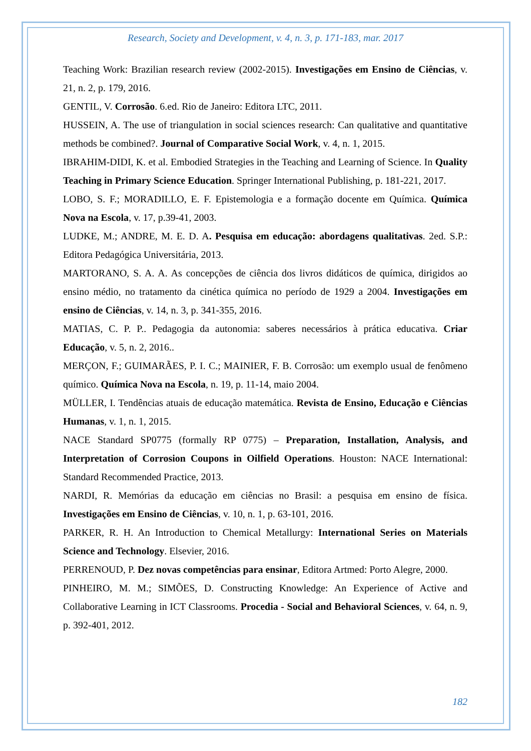Research, Society and Development, v. 4, n. 3, p. 171-183, mar. 2017
Teaching Work: Brazilian research review (2002-2015). Investigações em Ensino de Ciências, v. 21, n. 2, p. 179, 2016.
GENTIL, V. Corrosão. 6.ed. Rio de Janeiro: Editora LTC, 2011.
HUSSEIN, A. The use of triangulation in social sciences research: Can qualitative and quantitative methods be combined?. Journal of Comparative Social Work, v. 4, n. 1, 2015.
IBRAHIM-DIDI, K. et al. Embodied Strategies in the Teaching and Learning of Science. In Quality Teaching in Primary Science Education. Springer International Publishing, p. 181-221, 2017.
LOBO, S. F.; MORADILLO, E. F. Epistemologia e a formação docente em Química. Química Nova na Escola, v. 17, p.39-41, 2003.
LUDKE, M.; ANDRE, M. E. D. A. Pesquisa em educação: abordagens qualitativas. 2ed. S.P.: Editora Pedagógica Universitária, 2013.
MARTORANO, S. A. A. As concepções de ciência dos livros didáticos de química, dirigidos ao ensino médio, no tratamento da cinética química no período de 1929 a 2004. Investigações em ensino de Ciências, v. 14, n. 3, p. 341-355, 2016.
MATIAS, C. P. P.. Pedagogia da autonomia: saberes necessários à prática educativa. Criar Educação, v. 5, n. 2, 2016..
MERÇON, F.; GUIMARÃES, P. I. C.; MAINIER, F. B. Corrosão: um exemplo usual de fenômeno químico. Química Nova na Escola, n. 19, p. 11-14, maio 2004.
MÜLLER, I. Tendências atuais de educação matemática. Revista de Ensino, Educação e Ciências Humanas, v. 1, n. 1, 2015.
NACE Standard SP0775 (formally RP 0775) – Preparation, Installation, Analysis, and Interpretation of Corrosion Coupons in Oilfield Operations. Houston: NACE International: Standard Recommended Practice, 2013.
NARDI, R. Memórias da educação em ciências no Brasil: a pesquisa em ensino de física. Investigações em Ensino de Ciências, v. 10, n. 1, p. 63-101, 2016.
PARKER, R. H. An Introduction to Chemical Metallurgy: International Series on Materials Science and Technology. Elsevier, 2016.
PERRENOUD, P. Dez novas competências para ensinar, Editora Artmed: Porto Alegre, 2000.
PINHEIRO, M. M.; SIMÕES, D. Constructing Knowledge: An Experience of Active and Collaborative Learning in ICT Classrooms. Procedia - Social and Behavioral Sciences, v. 64, n. 9, p. 392-401, 2012.
182